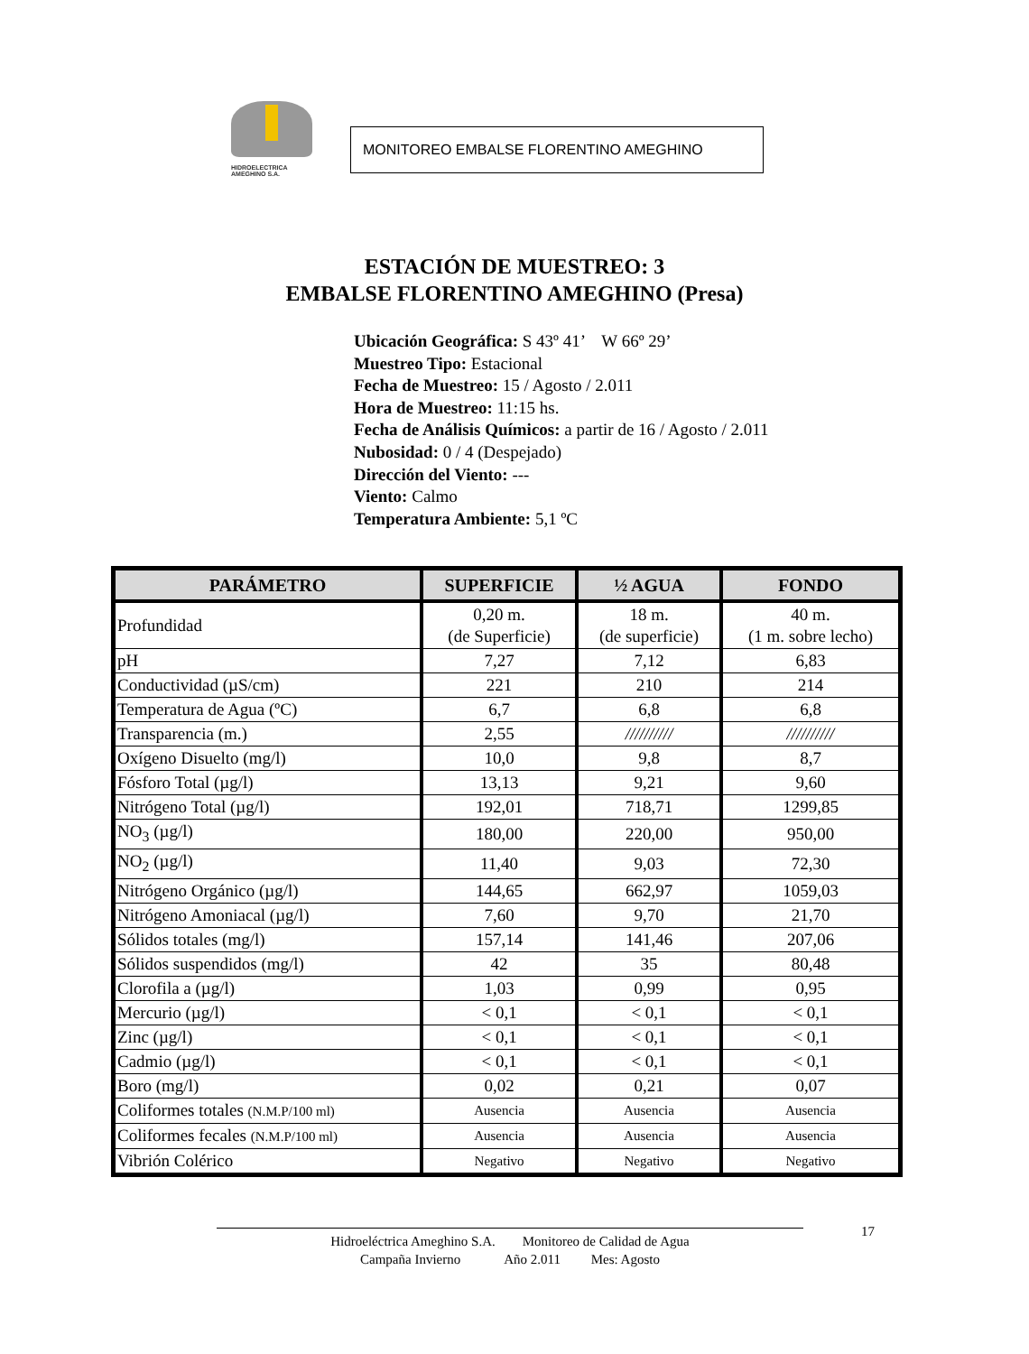HIDROELECTRICA
AMEGHINO S.A.
MONITOREO EMBALSE FLORENTINO AMEGHINO
ESTACIÓN DE MUESTREO: 3
EMBALSE FLORENTINO AMEGHINO (Presa)
Ubicación Geográfica: S 43º 41’ W 66º 29’
Muestreo Tipo: Estacional
Fecha de Muestreo: 15 / Agosto / 2.011
Hora de Muestreo: 11:15 hs.
Fecha de Análisis Químicos: a partir de 16 / Agosto / 2.011
Nubosidad: 0 / 4 (Despejado)
Dirección del Viento: ---
Viento: Calmo
Temperatura Ambiente: 5,1 ºC
| PARÁMETRO | SUPERFICIE | ½ AGUA | FONDO |
| --- | --- | --- | --- |
| Profundidad | 0,20 m. (de Superficie) | 18 m. (de superficie) | 40 m. (1 m. sobre lecho) |
| pH | 7,27 | 7,12 | 6,83 |
| Conductividad (µS/cm) | 221 | 210 | 214 |
| Temperatura de Agua (ºC) | 6,7 | 6,8 | 6,8 |
| Transparencia (m.) | 2,55 | ////////// | ////////// |
| Oxígeno Disuelto (mg/l) | 10,0 | 9,8 | 8,7 |
| Fósforo Total (µg/l) | 13,13 | 9,21 | 9,60 |
| Nitrógeno Total (µg/l) | 192,01 | 718,71 | 1299,85 |
| NO<sub>3</sub> (µg/l) | 180,00 | 220,00 | 950,00 |
| NO<sub>2</sub> (µg/l) | 11,40 | 9,03 | 72,30 |
| Nitrógeno Orgánico (µg/l) | 144,65 | 662,97 | 1059,03 |
| Nitrógeno Amoniacal (µg/l) | 7,60 | 9,70 | 21,70 |
| Sólidos totales (mg/l) | 157,14 | 141,46 | 207,06 |
| Sólidos suspendidos (mg/l) | 42 | 35 | 80,48 |
| Clorofila a (µg/l) | 1,03 | 0,99 | 0,95 |
| Mercurio (µg/l) | < 0,1 | < 0,1 | < 0,1 |
| Zinc (µg/l) | < 0,1 | < 0,1 | < 0,1 |
| Cadmio (µg/l) | < 0,1 | < 0,1 | < 0,1 |
| Boro (mg/l) | 0,02 | 0,21 | 0,07 |
| Coliformes totales (N.M.P/100 ml) | Ausencia | Ausencia | Ausencia |
| Coliformes fecales (N.M.P/100 ml) | Ausencia | Ausencia | Ausencia |
| Vibrión Colérico | Negativo | Negativo | Negativo |
17
Hidroeléctrica Ameghino S.A. Monitoreo de Calidad de Agua
Campaña Invierno Año 2.011 Mes: Agosto